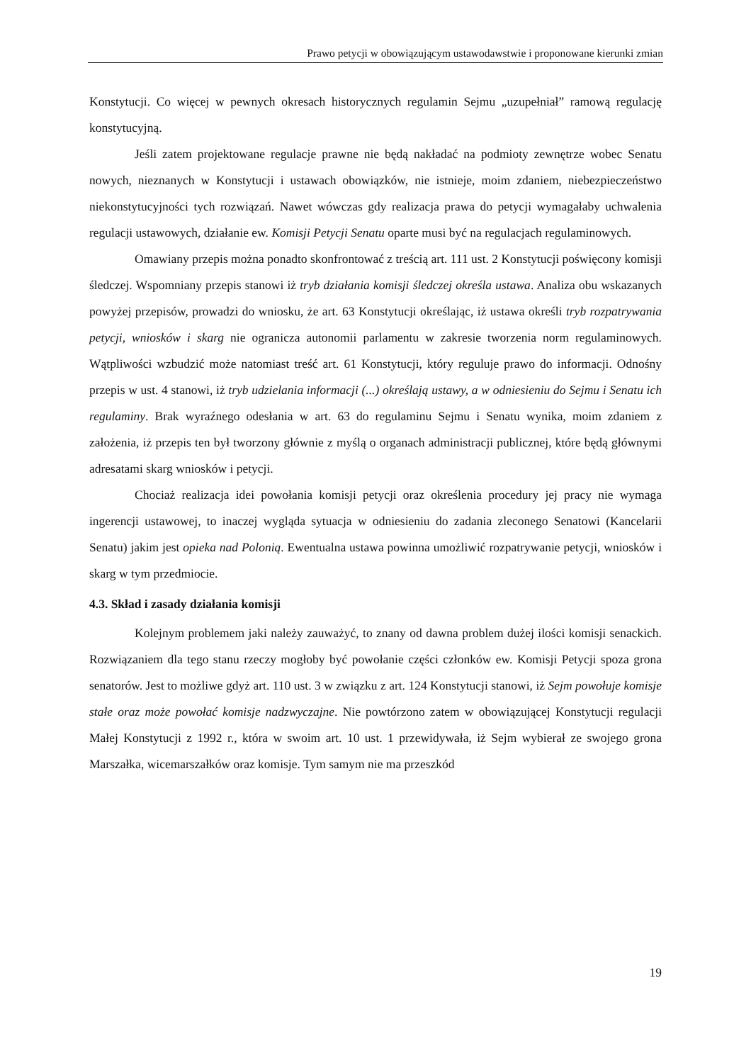Prawo petycji w obowiązującym ustawodawstwie i proponowane kierunki zmian
Konstytucji. Co więcej w pewnych okresach historycznych regulamin Sejmu „uzupełniał” ramową regulację konstytucyjną.
Jeśli zatem projektowane regulacje prawne nie będą nakładać na podmioty zewnętrze wobec Senatu nowych, nieznanych w Konstytucji i ustawach obowiązków, nie istnieje, moim zdaniem, niebezpieczeństwo niekonstytucyjności tych rozwiązań. Nawet wówczas gdy realizacja prawa do petycji wymagałaby uchwalenia regulacji ustawowych, działanie ew. Komisji Petycji Senatu oparte musi być na regulacjach regulaminowych.
Omawiany przepis można ponadto skonfrontować z treścią art. 111 ust. 2 Konstytucji poświęcony komisji śledczej. Wspomniany przepis stanowi iż tryb działania komisji śledczej określa ustawa. Analiza obu wskazanych powyżej przepisów, prowadzi do wniosku, że art. 63 Konstytucji określając, iż ustawa określi tryb rozpatrywania petycji, wniosków i skarg nie ogranicza autonomii parlamentu w zakresie tworzenia norm regulaminowych. Wątpliwości wzbudzić może natomiast treść art. 61 Konstytucji, który reguluje prawo do informacji. Odnośny przepis w ust. 4 stanowi, iż tryb udzielania informacji (...) określają ustawy, a w odniesieniu do Sejmu i Senatu ich regulaminy. Brak wyraźnego odesłania w art. 63 do regulaminu Sejmu i Senatu wynika, moim zdaniem z założenia, iż przepis ten był tworzony głównie z myślą o organach administracji publicznej, które będą głównymi adresatami skarg wniosków i petycji.
Chociaż realizacja idei powołania komisji petycji oraz określenia procedury jej pracy nie wymaga ingerencji ustawowej, to inaczej wygląda sytuacja w odniesieniu do zadania zleconego Senatowi (Kancelarii Senatu) jakim jest opieka nad Polonią. Ewentualna ustawa powinna umożliwić rozpatrywanie petycji, wniosków i skarg w tym przedmiocie.
4.3. Skład i zasady działania komisji
Kolejnym problemem jaki należy zauważyć, to znany od dawna problem dużej ilości komisji senackich. Rozwiązaniem dla tego stanu rzeczy mogłoby być powołanie części członków ew. Komisji Petycji spoza grona senatorów. Jest to możliwe gdyż art. 110 ust. 3 w związku z art. 124 Konstytucji stanowi, iż Sejm powołuje komisje stałe oraz może powołać komisje nadzwyczajne. Nie powtórzono zatem w obowiązującej Konstytucji regulacji Małej Konstytucji z 1992 r., która w swoim art. 10 ust. 1 przewidywała, iż Sejm wybierał ze swojego grona Marszałka, wicemarszałków oraz komisje. Tym samym nie ma przeszkód
19